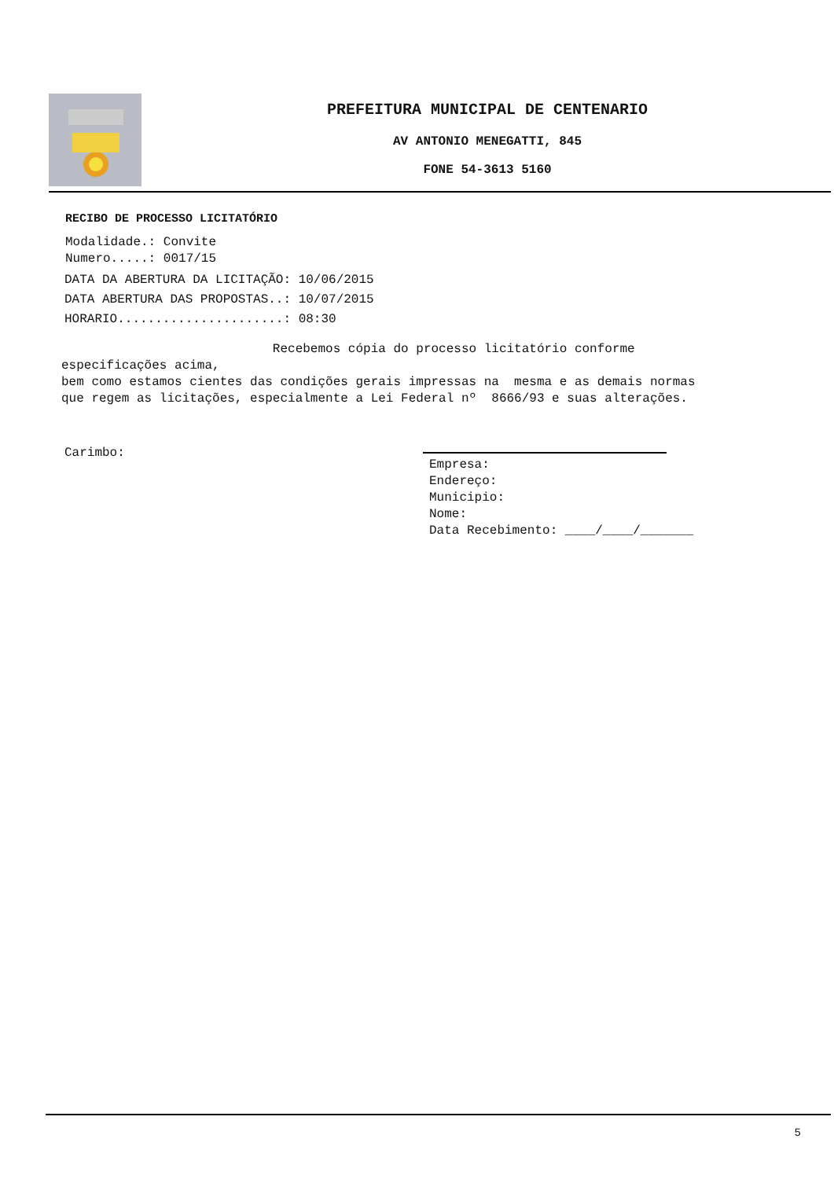PREFEITURA MUNICIPAL DE CENTENARIO
AV ANTONIO MENEGATTI, 845
FONE 54-3613 5160
RECIBO DE PROCESSO LICITATÓRIO
Modalidade.: Convite
Numero.....: 0017/15
DATA DA ABERTURA DA LICITAÇÃO: 10/06/2015
DATA ABERTURA DAS PROPOSTAS..: 10/07/2015
HORARIO......................: 08:30
Recebemos cópia do processo licitatório conforme especificações acima, bem como estamos cientes das condições gerais impressas na mesma e as demais normas que regem as licitações, especialmente a Lei Federal nº 8666/93 e suas alterações.
Carimbo:
Empresa:
Endereço:
Municipio:
Nome:
Data Recebimento: ____/____/_______
5